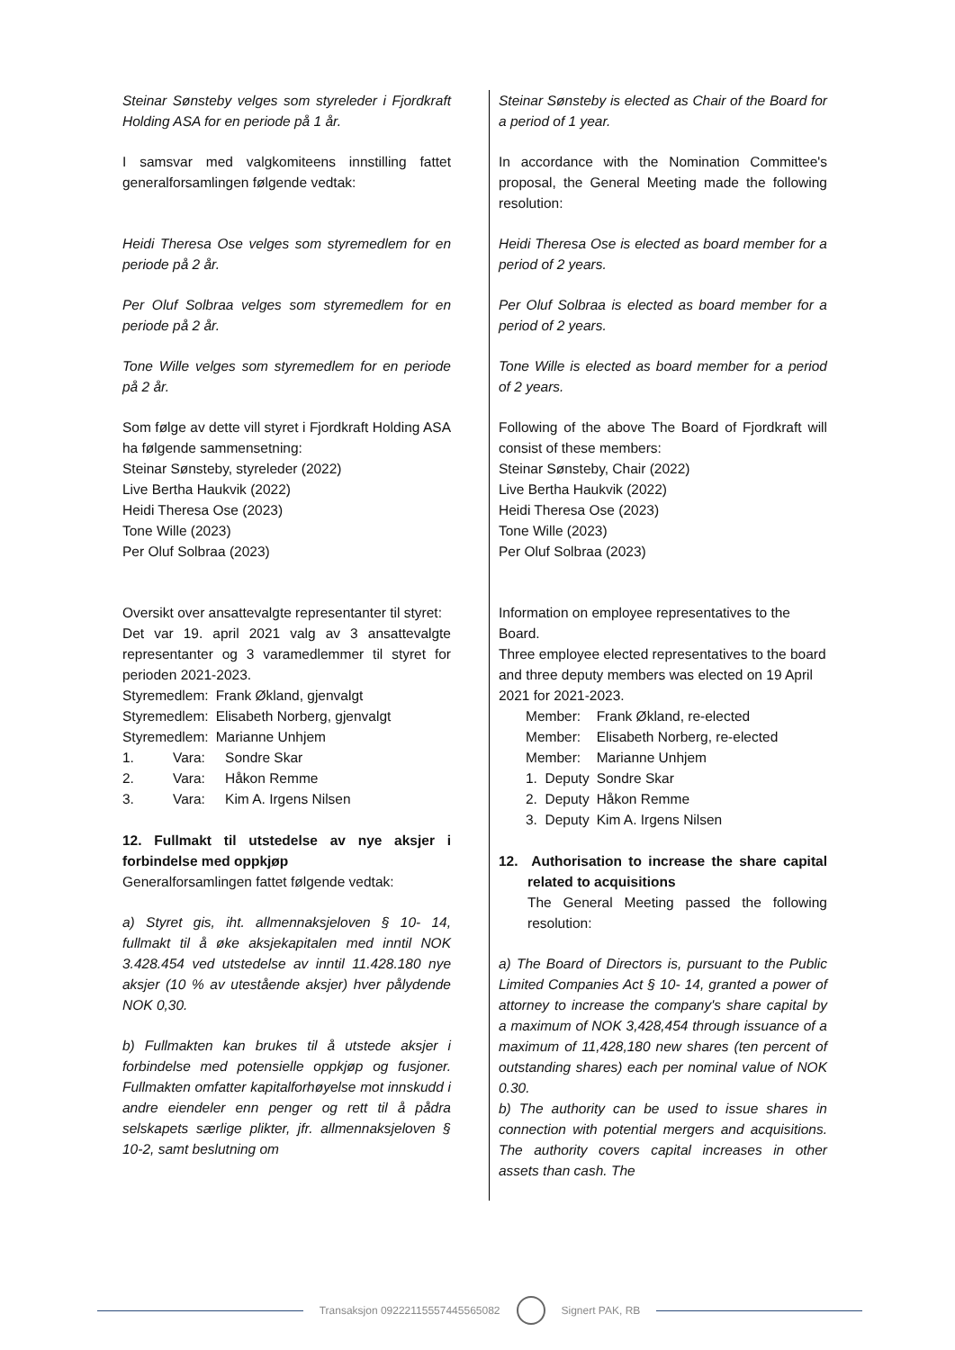Steinar Sønsteby velges som styreleder i Fjordkraft Holding ASA for en periode på 1 år.
I samsvar med valgkomiteens innstilling fattet generalforsamlingen følgende vedtak:
Heidi Theresa Ose velges som styremedlem for en periode på 2 år.
Per Oluf Solbraa velges som styremedlem for en periode på 2 år.
Tone Wille velges som styremedlem for en periode på 2 år.
Som følge av dette vill styret i Fjordkraft Holding ASA ha følgende sammensetning:
Steinar Sønsteby, styreleder (2022)
Live Bertha Haukvik (2022)
Heidi Theresa Ose (2023)
Tone Wille (2023)
Per Oluf Solbraa (2023)
Oversikt over ansattevalgte representanter til styret:
Det var 19. april 2021 valg av 3 ansattevalgte representanter og 3 varamedlemmer til styret for perioden 2021-2023.
| Styremedlem: | Frank Økland, gjenvalgt | |
| Styremedlem: | Elisabeth Norberg, gjenvalgt | |
| Styremedlem: | Marianne Unhjem | |
| 1. Vara: | | Sondre Skar |
| 2. Vara: | | Håkon Remme |
| 3. Vara: | | Kim A. Irgens Nilsen |
12. Fullmakt til utstedelse av nye aksjer i forbindelse med oppkjøp
Generalforsamlingen fattet følgende vedtak:
a) Styret gis, iht. allmennaksjeloven § 10- 14, fullmakt til å øke aksjekapitalen med inntil NOK 3.428.454 ved utstedelse av inntil 11.428.180 nye aksjer (10 % av utestående aksjer) hver pålydende NOK 0,30.
b) Fullmakten kan brukes til å utstede aksjer i forbindelse med potensielle oppkjøp og fusjoner. Fullmakten omfatter kapitalforhøyelse mot innskudd i andre eiendeler enn penger og rett til å pådra selskapets særlige plikter, jfr. allmennaksjeloven § 10-2, samt beslutning om
Steinar Sønsteby is elected as Chair of the Board for a period of 1 year.
In accordance with the Nomination Committee's proposal, the General Meeting made the following resolution:
Heidi Theresa Ose is elected as board member for a period of 2 years.
Per Oluf Solbraa is elected as board member for a period of 2 years.
Tone Wille is elected as board member for a period of 2 years.
Following of the above The Board of Fjordkraft will consist of these members:
Steinar Sønsteby, Chair (2022)
Live Bertha Haukvik (2022)
Heidi Theresa Ose (2023)
Tone Wille (2023)
Per Oluf Solbraa (2023)
Information on employee representatives to the Board.
Three employee elected representatives to the board and three deputy members was elected on 19 April 2021 for 2021-2023.
| Member: | Frank Økland, re-elected |
| Member: | Elisabeth Norberg, re-elected |
| Member: | Marianne Unhjem |
| 1. Deputy | Sondre Skar |
| 2. Deputy | Håkon Remme |
| 3. Deputy | Kim A. Irgens Nilsen |
12. Authorisation to increase the share capital related to acquisitions
The General Meeting passed the following resolution:
a) The Board of Directors is, pursuant to the Public Limited Companies Act § 10- 14, granted a power of attorney to increase the company's share capital by a maximum of NOK 3,428,454 through issuance of a maximum of 11,428,180 new shares (ten percent of outstanding shares) each per nominal value of NOK 0.30.
b) The authority can be used to issue shares in connection with potential mergers and acquisitions. The authority covers capital increases in other assets than cash. The
Transaksjon 09222115557445565082
Signert PAK, RB